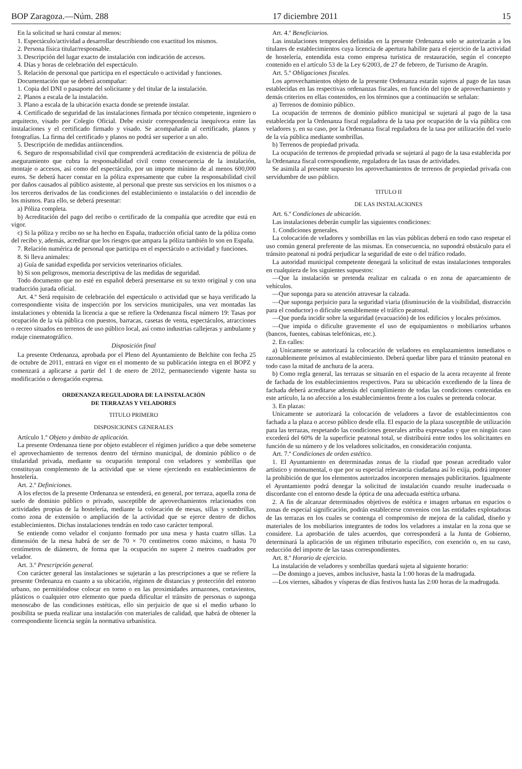BOP Zaragoza.—Núm. 288 17 diciembre 2011 15
En la solicitud se hará constar al menos:
1. Espectáculo/actividad a desarrollar describiendo con exactitud los mismos.
2. Persona física titular/responsable.
3. Descripción del lugar exacto de instalación con indicación de accesos.
4. Días y horas de celebración del espectáculo.
5. Relación de personal que participa en el espectáculo o actividad y funciones.
Documentación que se deberá acompañar:
1. Copia del DNI o pasaporte del solicitante y del titular de la instalación.
2. Planos a escala de la instalación.
3. Plano a escala de la ubicación exacta donde se pretende instalar.
4. Certificado de seguridad de las instalaciones firmada por técnico competente, ingeniero o arquitecto, visado por Colegio Oficial. Debe existir correspondencia inequívoca entre las instalaciones y el certificado firmado y visado. Se acompañarán al certificado, planos y fotografías. La firma del certificado y planos no podrá ser superior a un año.
5. Descripción de medidas antiincendios.
6. Seguro de responsabilidad civil que comprenderá acreditación de existencia de póliza de aseguramiento que cubra la responsabilidad civil como consecuencia de la instalación, montaje o accesos, así como del espectáculo, por un importe mínimo de al menos 600,000 euros. Se deberá hacer constar en la póliza expresamente que cubre la responsabilidad civil por daños causados al público asistente, al personal que preste sus servicios en los mismos o a los terceros derivados de las condiciones del establecimiento o instalación o del incendio de los mismos. Para ello, se deberá presentar:
a) Póliza completa.
b) Acreditación del pago del recibo o certificado de la compañía que acredite que está en vigor.
c) Si la póliza y recibo no se ha hecho en España, traducción oficial tanto de la póliza como del recibo y, además, acreditar que los riesgos que ampara la póliza también lo son en España.
7. Relación numérica de personal que participa en el espectáculo o actividad y funciones.
8. Si lleva animales:
a) Guía de sanidad expedida por servicios veterinarios oficiales.
b) Si son peligrosos, memoria descriptiva de las medidas de seguridad.
Todo documento que no esté en español deberá presentarse en su texto original y con una traducción jurada oficial.
Art. 4.º Será requisito de celebración del espectáculo o actividad que se haya verificado la correspondiente visita de inspección por los servicios municipales, una vez montadas las instalaciones y obtenida la licencia a que se refiere la Ordenanza fiscal número 19: Tasas por ocupación de la vía pública con puestos, barracas, casetas de venta, espectáculos, atracciones o recreo situados en terrenos de uso público local, así como industrias callejeras y ambulante y rodaje cinematográfico.
Disposición final
La presente Ordenanza, aprobada por el Pleno del Ayuntamiento de Belchite con fecha 25 de octubre de 2011, entrará en vigor en el momento de su publicación integra en el BOPZ y comenzará a aplicarse a partir del 1 de enero de 2012, permaneciendo vigente hasta su modificación o derogación expresa.
ORDENANZA REGULADORA DE LA INSTALACIÓN
DE TERRAZAS Y VELADORES
TITULO PRIMERO
DISPOSICIONES GENERALES
Artículo 1.º Objeto y ámbito de aplicación.
La presente Ordenanza tiene por objeto establecer el régimen jurídico a que debe someterse el aprovechamiento de terrenos dentro del término municipal, de dominio público o de titularidad privada, mediante su ocupación temporal con veladores y sombrillas que constituyan complemento de la actividad que se viene ejerciendo en establecimientos de hostelería.
Art. 2.º Definiciones.
A los efectos de la presente Ordenanza se entenderá, en general, por terraza, aquella zona de suelo de dominio público o privado, susceptible de aprovechamientos relacionados con actividades propias de la hostelería, mediante la colocación de mesas, sillas y sombrillas, como zona de extensión o ampliación de la actividad que se ejerce dentro de dichos establecimientos. Dichas instalaciones tendrán en todo caso carácter temporal.
Se entiende como velador el conjunto formado por una mesa y hasta cuatro sillas. La dimensión de la mesa habrá de ser de 70 × 70 centímetros como máximo, o hasta 70 centímetros de diámetro, de forma que la ocupación no supere 2 metros cuadrados por velador.
Art. 3.º Prescripción general.
Con carácter general las instalaciones se sujetarán a las prescripciones a que se refiere la presente Ordenanza en cuanto a su ubicación, régimen de distancias y protección del entorno urbano, no permitiéndose colocar en torno o en las proximidades armazones, cortavientos, plásticos o cualquier otro elemento que pueda dificultar el tránsito de personas o suponga menoscabo de las condiciones estéticas, ello sin perjuicio de que si el medio urbano lo posibilita se pueda realizar una instalación con materiales de calidad, que habrá de obtener la correspondiente licencia según la normativa urbanística.
Art. 4.º Beneficiarios.
Las instalaciones temporales definidas en la presente Ordenanza solo se autorizarán a los titulares de establecimientos cuya licencia de apertura habilite para el ejercicio de la actividad de hostelería, entendida esta como empresa turística de restauración, según el concepto contenido en el artículo 53 de la Ley 6/2003, de 27 de febrero, de Turismo de Aragón.
Art. 5.º Obligaciones fiscales.
Los aprovechamientos objeto de la presente Ordenanza estarán sujetos al pago de las tasas establecidas en las respectivas ordenanzas fiscales, en función del tipo de aprovechamiento y demás criterios en ellas contenidos, en los términos que a continuación se señalan:
a) Terrenos de dominio público.
La ocupación de terrenos de dominio público municipal se sujetará al pago de la tasa establecida por la Ordenanza fiscal reguladora de la tasa por ocupación de la vía pública con veladores y, en su caso, por la Ordenanza fiscal reguladora de la tasa por utilización del vuelo de la vía pública mediante sombrillas.
b) Terrenos de propiedad privada.
La ocupación de terrenos de propiedad privada se sujetará al pago de la tasa establecida por la Ordenanza fiscal correspondiente, reguladora de las tasas de actividades.
Se asimila al presente supuesto los aprovechamientos de terrenos de propiedad privada con servidumbre de uso público.
TITULO II
DE LAS INSTALACIONES
Art. 6.º Condiciones de ubicación.
Las instalaciones deberán cumplir las siguientes condiciones:
1. Condiciones generales.
La colocación de veladores y sombrillas en las vías públicas deberá en todo caso respetar el uso común general preferente de las mismas. En consecuencia, no supondrá obstáculo para el tránsito peatonal ni podrá perjudicar la seguridad de este o del tráfico rodado.
La autoridad municipal competente denegará la solicitud de estas instalaciones temporales en cualquiera de los siguientes supuestos:
—Que la instalación se pretenda realizar en calzada o en zona de aparcamiento de vehículos.
—Que suponga para su atención atravesar la calzada.
—Que suponga perjuicio para la seguridad viaria (disminución de la visibilidad, distracción para el conductor) o dificulte sensiblemente el tráfico peatonal.
—Que pueda incidir sobre la seguridad (evacuación) de los edificios y locales próximos.
—Que impida o dificulte gravemente el uso de equipamientos o mobiliarios urbanos (bancos, fuentes, cabinas telefónicas, etc.).
2. En calles:
a) Unicamente se autorizará la colocación de veladores en emplazamientos inmediatos o razonablemente próximos al establecimiento. Deberá quedar libre para el tránsito peatonal en todo caso la mitad de anchura de la acera.
b) Como regla general, las terrazas se situarán en el espacio de la acera recayente al frente de fachada de los establecimientos respectivos. Para su ubicación excediendo de la línea de fachada deberá acreditarse además del cumplimiento de todas las condiciones contenidas en este artículo, la no afección a los establecimientos frente a los cuales se pretenda colocar.
3. En plazas:
Unicamente se autorizará la colocación de veladores a favor de establecimientos con fachada a la plaza o acceso público desde ella. El espacio de la plaza susceptible de utilización para las terrazas, respetando las condiciones generales arriba expresadas y que en ningún caso excederá del 60% de la superficie peatonal total, se distribuirá entre todos los solicitantes en función de su número y de los veladores solicitados, en consideración conjunta.
Art. 7.º Condiciones de orden estético.
1. El Ayuntamiento en determinadas zonas de la ciudad que posean acreditado valor artístico y monumental, o que por su especial relevancia ciudadana así lo exija, podrá imponer la prohibición de que los elementos autorizados incorporen mensajes publicitarios. Igualmente el Ayuntamiento podrá denegar la solicitud de instalación cuando resulte inadecuada o discordante con el entorno desde la óptica de una adecuada estética urbana.
2. A fin de alcanzar determinados objetivos de estética e imagen urbanas en espacios o zonas de especial significación, podrán establecerse convenios con las entidades explotadoras de las terrazas en los cuales se contenga el compromiso de mejora de la calidad, diseño y materiales de los mobiliarios integrantes de todos los veladores a instalar en la zona que se considere. La aprobación de tales acuerdos, que corresponderá a la Junta de Gobierno, determinará la aplicación de un régimen tributario específico, con exención o, en su caso, reducción del importe de las tasas correspondientes.
Art. 8.º Horario de ejercicio.
La instalación de veladores y sombrillas quedará sujeta al siguiente horario:
—De domingo a jueves, ambos inclusive, hasta la 1:00 horas de la madrugada.
—Los viernes, sábados y vísperas de días festivos hasta las 2:00 horas de la madrugada.